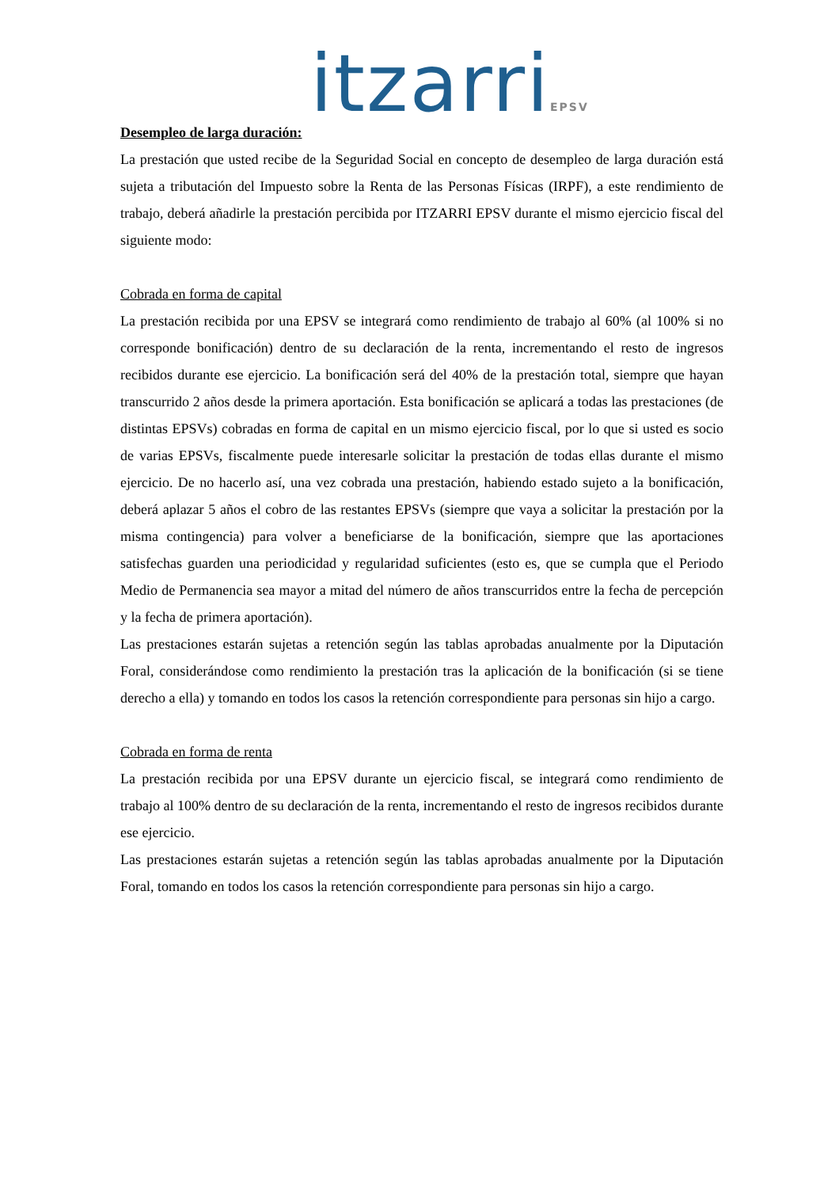itzarriEPSV
Desempleo de larga duración:
La prestación que usted recibe de la Seguridad Social en concepto de desempleo de larga duración está sujeta a tributación del Impuesto sobre la Renta de las Personas Físicas (IRPF), a este rendimiento de trabajo, deberá añadirle la prestación percibida por ITZARRI EPSV durante el mismo ejercicio fiscal del siguiente modo:
Cobrada en forma de capital
La prestación recibida por una EPSV se integrará como rendimiento de trabajo al 60% (al 100% si no corresponde bonificación) dentro de su declaración de la renta, incrementando el resto de ingresos recibidos durante ese ejercicio. La bonificación será del 40% de la prestación total, siempre que hayan transcurrido 2 años desde la primera aportación. Esta bonificación se aplicará a todas las prestaciones (de distintas EPSVs) cobradas en forma de capital en un mismo ejercicio fiscal, por lo que si usted es socio de varias EPSVs, fiscalmente puede interesarle solicitar la prestación de todas ellas durante el mismo ejercicio. De no hacerlo así, una vez cobrada una prestación, habiendo estado sujeto a la bonificación, deberá aplazar 5 años el cobro de las restantes EPSVs (siempre que vaya a solicitar la prestación por la misma contingencia) para volver a beneficiarse de la bonificación, siempre que las aportaciones satisfechas guarden una periodicidad y regularidad suficientes (esto es, que se cumpla que el Periodo Medio de Permanencia sea mayor a mitad del número de años transcurridos entre la fecha de percepción y la fecha de primera aportación).
Las prestaciones estarán sujetas a retención según las tablas aprobadas anualmente por la Diputación Foral, considerándose como rendimiento la prestación tras la aplicación de la bonificación (si se tiene derecho a ella) y tomando en todos los casos la retención correspondiente para personas sin hijo a cargo.
Cobrada en forma de renta
La prestación recibida por una EPSV durante un ejercicio fiscal, se integrará como rendimiento de trabajo al 100% dentro de su declaración de la renta, incrementando el resto de ingresos recibidos durante ese ejercicio.
Las prestaciones estarán sujetas a retención según las tablas aprobadas anualmente por la Diputación Foral, tomando en todos los casos la retención correspondiente para personas sin hijo a cargo.